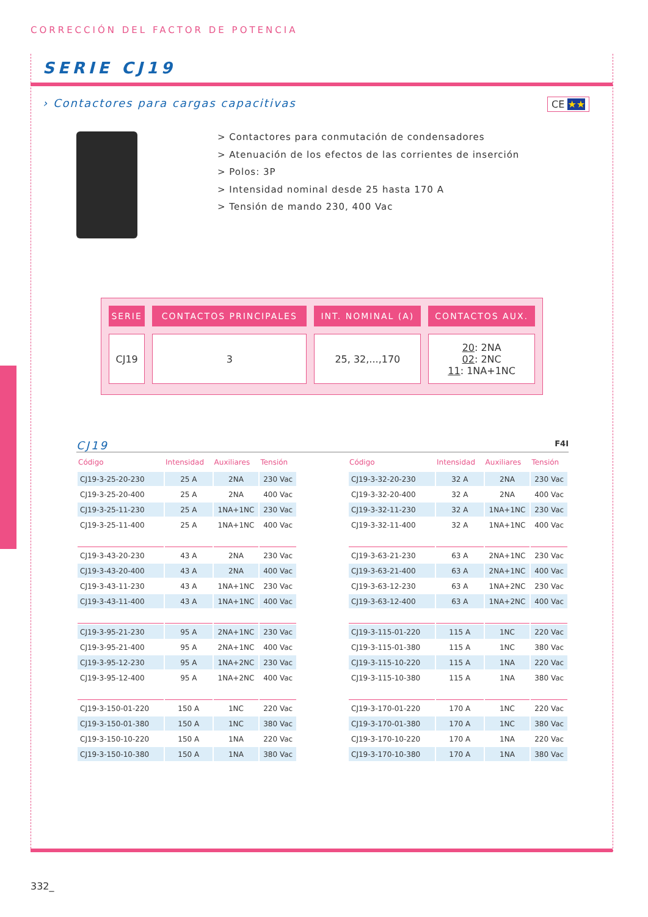CORRECCIÓN DEL FACTOR DE POTENCIA
SERIE CJ19
› Contactores para cargas capacitivas
CE ★★
> Contactores para conmutación de condensadores
> Atenuación de los efectos de las corrientes de inserción
> Polos: 3P
> Intensidad nominal desde 25 hasta 170 A
> Tensión de mando 230, 400 Vac
| SERIE | CONTACTOS PRINCIPALES | INT. NOMINAL (A) | CONTACTOS AUX. |
| --- | --- | --- | --- |
| CJ19 | 3 | 25, 32,...,170 | 20 : 2NA 02 : 2NC 11 : 1NA+1NC |
CJ19 F4I
| Código | Intensidad | Auxiliares | Tensión |
| --- | --- | --- | --- |
| CJ19-3-25-20-230 | 25 A | 2NA | 230 Vac |
| CJ19-3-25-20-400 | 25 A | 2NA | 400 Vac |
| CJ19-3-25-11-230 | 25 A | 1NA+1NC | 230 Vac |
| CJ19-3-25-11-400 | 25 A | 1NA+1NC | 400 Vac |
| CJ19-3-43-20-230 | 43 A | 2NA | 230 Vac |
| CJ19-3-43-20-400 | 43 A | 2NA | 400 Vac |
| CJ19-3-43-11-230 | 43 A | 1NA+1NC | 230 Vac |
| CJ19-3-43-11-400 | 43 A | 1NA+1NC | 400 Vac |
| CJ19-3-95-21-230 | 95 A | 2NA+1NC | 230 Vac |
| CJ19-3-95-21-400 | 95 A | 2NA+1NC | 400 Vac |
| CJ19-3-95-12-230 | 95 A | 1NA+2NC | 230 Vac |
| CJ19-3-95-12-400 | 95 A | 1NA+2NC | 400 Vac |
| CJ19-3-150-01-220 | 150 A | 1NC | 220 Vac |
| CJ19-3-150-01-380 | 150 A | 1NC | 380 Vac |
| CJ19-3-150-10-220 | 150 A | 1NA | 220 Vac |
| CJ19-3-150-10-380 | 150 A | 1NA | 380 Vac |
| Código | Intensidad | Auxiliares | Tensión |
| --- | --- | --- | --- |
| CJ19-3-32-20-230 | 32 A | 2NA | 230 Vac |
| CJ19-3-32-20-400 | 32 A | 2NA | 400 Vac |
| CJ19-3-32-11-230 | 32 A | 1NA+1NC | 230 Vac |
| CJ19-3-32-11-400 | 32 A | 1NA+1NC | 400 Vac |
| CJ19-3-63-21-230 | 63 A | 2NA+1NC | 230 Vac |
| CJ19-3-63-21-400 | 63 A | 2NA+1NC | 400 Vac |
| CJ19-3-63-12-230 | 63 A | 1NA+2NC | 230 Vac |
| CJ19-3-63-12-400 | 63 A | 1NA+2NC | 400 Vac |
| CJ19-3-115-01-220 | 115 A | 1NC | 220 Vac |
| CJ19-3-115-01-380 | 115 A | 1NC | 380 Vac |
| CJ19-3-115-10-220 | 115 A | 1NA | 220 Vac |
| CJ19-3-115-10-380 | 115 A | 1NA | 380 Vac |
| CJ19-3-170-01-220 | 170 A | 1NC | 220 Vac |
| CJ19-3-170-01-380 | 170 A | 1NC | 380 Vac |
| CJ19-3-170-10-220 | 170 A | 1NA | 220 Vac |
| CJ19-3-170-10-380 | 170 A | 1NA | 380 Vac |
332_